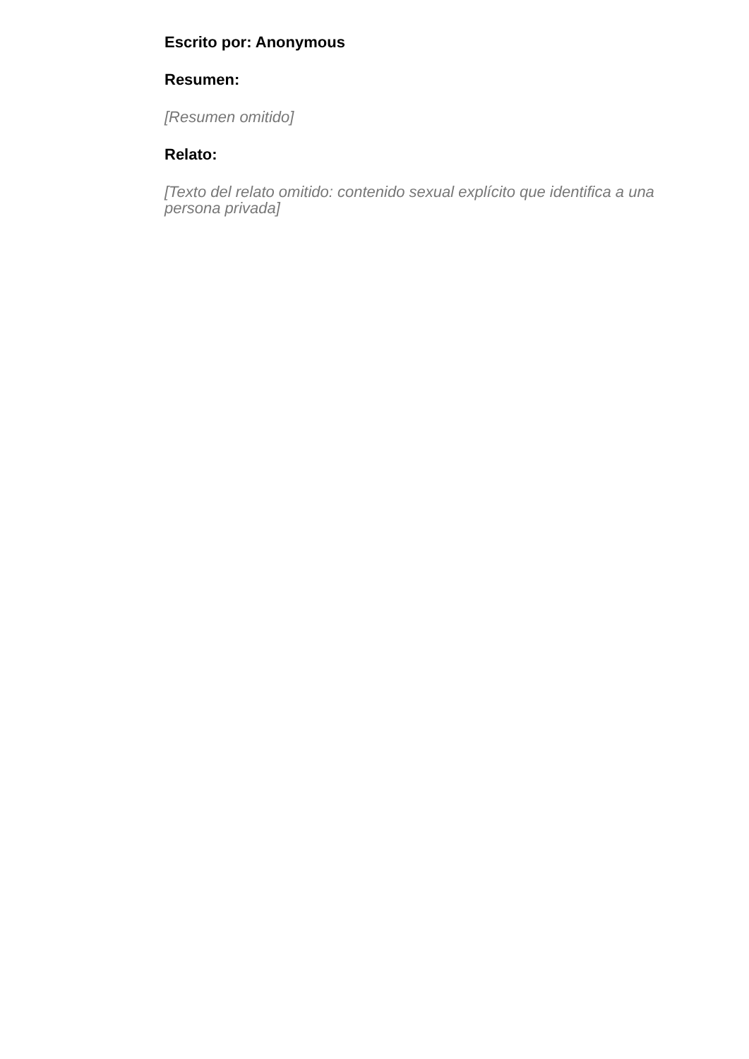Escrito por: Anonymous
Resumen:
[Resumen omitido]
Relato:
[Texto del relato omitido: contenido sexual explícito que identifica a una persona privada]